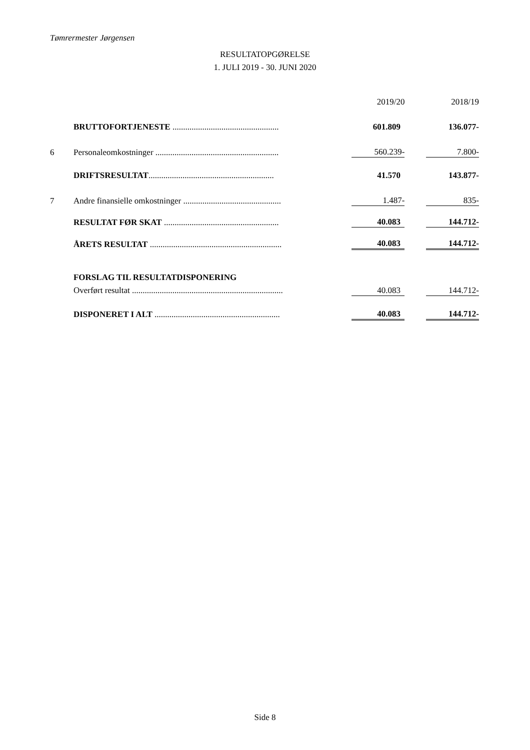Tømrermester Jørgensen
RESULTATOPGØRELSE
1. JULI 2019 - 30. JUNI 2020
| | | 2019/20 | | 2018/19 |
| | BRUTTOFORTJENESTE .................................................. | 601.809 | | 136.077- |
| 6 | Personaleomkostninger .......................................................... | 560.239- | | 7.800- |
| | DRIFTSRESULTAT ........................................................... | 41.570 | | 143.877- |
| 7 | Andre finansielle omkostninger .............................................. | 1.487- | | 835- |
| | RESULTAT FØR SKAT ...................................................... | 40.083 | | 144.712- |
| | ÅRETS RESULTAT .............................................................. | 40.083 | | 144.712- |
| | FORSLAG TIL RESULTATDISPONERING | | | |
| | Overført resultat ....................................................................... | 40.083 | | 144.712- |
| | DISPONERET I ALT ........................................................... | 40.083 | | 144.712- |
Side 8